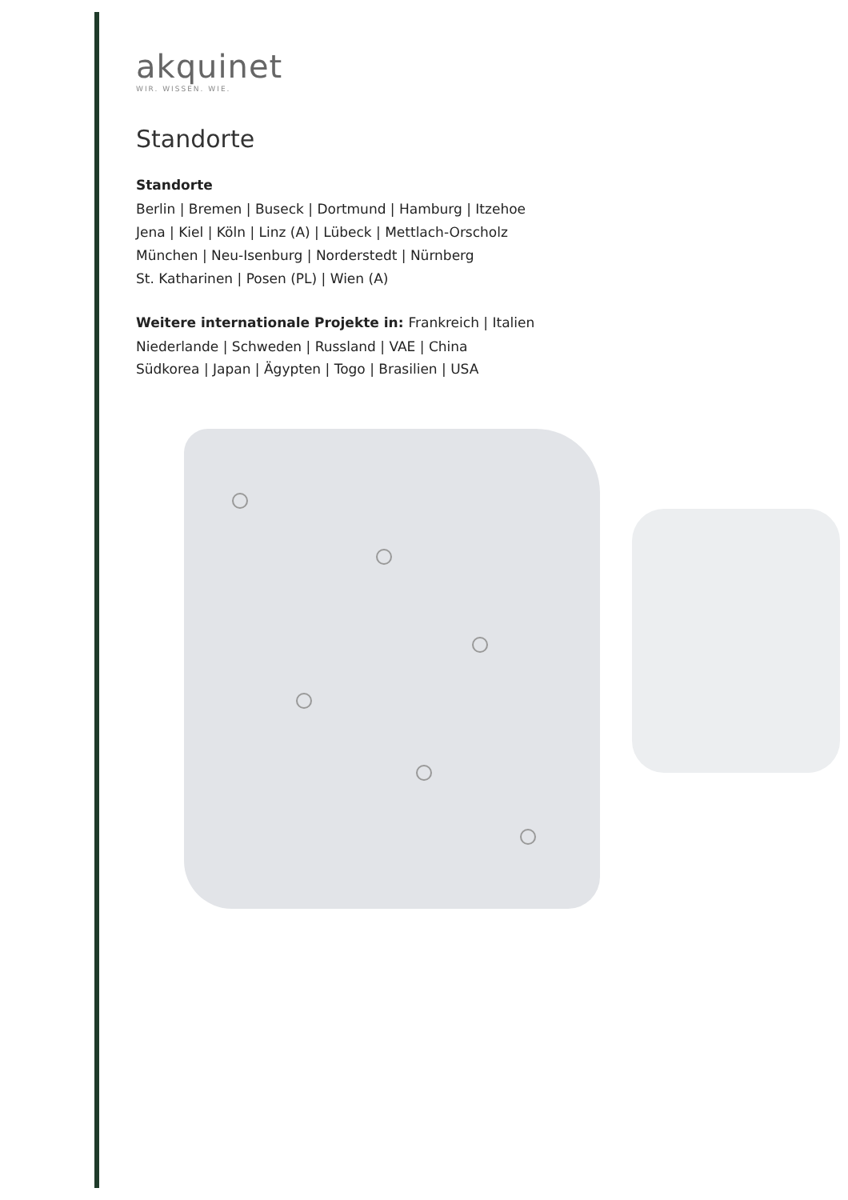akquinet
WIR. WISSEN. WIE.
Standorte
Standorte
Berlin | Bremen | Buseck | Dortmund | Hamburg | Itzehoe
Jena | Kiel | Köln | Linz (A) | Lübeck | Mettlach-Orscholz
München | Neu-Isenburg | Norderstedt | Nürnberg
St. Katharinen | Posen (PL) | Wien (A)
Weitere internationale Projekte in: Frankreich | Italien
Niederlande | Schweden | Russland | VAE | China
Südkorea | Japan | Ägypten | Togo | Brasilien | USA